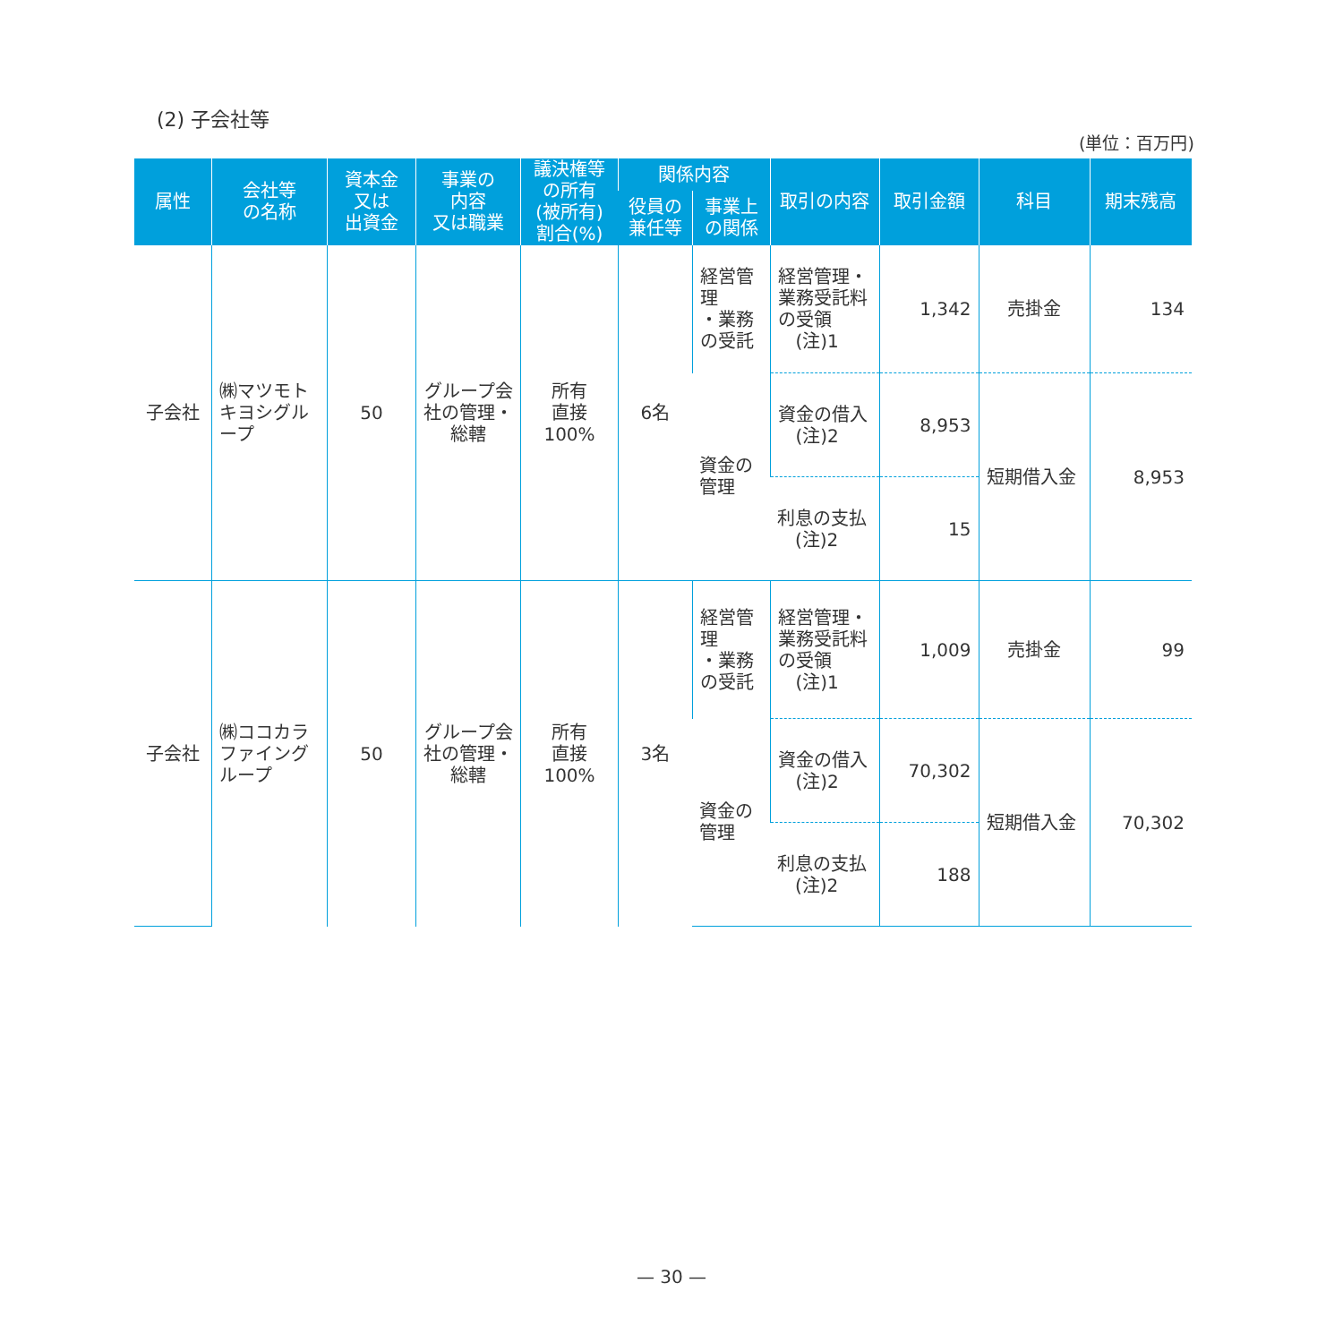(2) 子会社等
(単位：百万円)
| 属性 | 会社等 の名称 | 資本金 又は 出資金 | 事業の 内容 又は職業 | 議決権等 の所有 (被所有) 割合(%) | 関係内容 | | 取引の内容 | 取引金額 | 科目 | 期末残高 |
| --- | --- | --- | --- | --- | --- | --- | --- | --- | --- | --- |
| | | | | | 役員の 兼任等 | 事業上 の関係 | | | | |
| 子会社 | ㈱マツモトキヨシグループ | 50 | グループ会社の管理・総轄 | 所有 直接 100% | 6名 | 経営管理 ・業務 の受託 | 経営管理・業務受託料の受領 (注)1 | 1,342 | 売掛金 | 134 |
| | | | | | | 資金の 管理 | 資金の借入 (注)2 | 8,953 | 短期借入金 | 8,953 |
| | | | | | | | 利息の支払 (注)2 | 15 | | |
| 子会社 | ㈱ココカラファイングループ | 50 | グループ会社の管理・総轄 | 所有 直接 100% | 3名 | 経営管理 ・業務 の受託 | 経営管理・業務受託料の受領 (注)1 | 1,009 | 売掛金 | 99 |
| | | | | | | 資金の 管理 | 資金の借入 (注)2 | 70,302 | 短期借入金 | 70,302 |
| | | | | | | | 利息の支払 (注)2 | 188 | | |
— 30 —